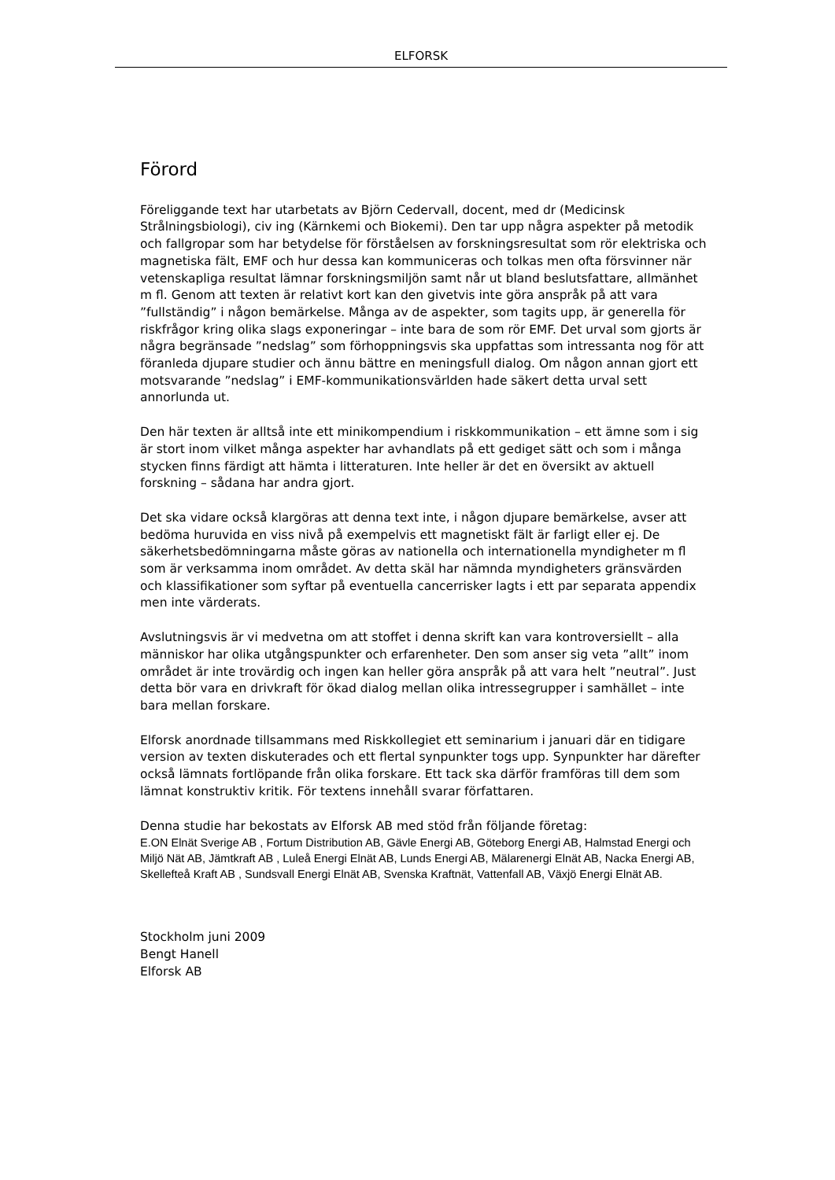ELFORSK
Förord
Föreliggande text har utarbetats av Björn Cedervall, docent, med dr (Medicinsk Strålningsbiologi), civ ing (Kärnkemi och Biokemi). Den tar upp några aspekter på metodik och fallgropar som har betydelse för förståelsen av forskningsresultat som rör elektriska och magnetiska fält, EMF och hur dessa kan kommuniceras och tolkas men ofta försvinner när vetenskapliga resultat lämnar forskningsmiljön samt når ut bland beslutsfattare, allmänhet m fl. Genom att texten är relativt kort kan den givetvis inte göra anspråk på att vara ”fullständig” i någon bemärkelse. Många av de aspekter, som tagits upp, är generella för riskfrågor kring olika slags exponeringar – inte bara de som rör EMF. Det urval som gjorts är några begränsade ”nedslag” som förhoppningsvis ska uppfattas som intressanta nog för att föranleda djupare studier och ännu bättre en meningsfull dialog. Om någon annan gjort ett motsvarande ”nedslag” i EMF-kommunikationsvärlden hade säkert detta urval sett annorlunda ut.
Den här texten är alltså inte ett minikompendium i riskkommunikation – ett ämne som i sig är stort inom vilket många aspekter har avhandlats på ett gediget sätt och som i många stycken finns färdigt att hämta i litteraturen. Inte heller är det en översikt av aktuell forskning – sådana har andra gjort.
Det ska vidare också klargöras att denna text inte, i någon djupare bemärkelse, avser att bedöma huruvida en viss nivå på exempelvis ett magnetiskt fält är farligt eller ej. De säkerhetsbedömningarna måste göras av nationella och internationella myndigheter m fl som är verksamma inom området. Av detta skäl har nämnda myndigheters gränsvärden och klassifikationer som syftar på eventuella cancerrisker lagts i ett par separata appendix men inte värderats.
Avslutningsvis är vi medvetna om att stoffet i denna skrift kan vara kontroversiellt – alla människor har olika utgångspunkter och erfarenheter. Den som anser sig veta ”allt” inom området är inte trovärdig och ingen kan heller göra anspråk på att vara helt ”neutral”. Just detta bör vara en drivkraft för ökad dialog mellan olika intressegrupper i samhället – inte bara mellan forskare.
Elforsk anordnade tillsammans med Riskkollegiet ett seminarium i januari där en tidigare version av texten diskuterades och ett flertal synpunkter togs upp. Synpunkter har därefter också lämnats fortlöpande från olika forskare. Ett tack ska därför framföras till dem som lämnat konstruktiv kritik. För textens innehåll svarar författaren.
Denna studie har bekostats av Elforsk AB med stöd från följande företag:
E.ON Elnät Sverige AB , Fortum Distribution AB, Gävle Energi AB, Göteborg Energi AB, Halmstad Energi och Miljö Nät AB, Jämtkraft AB , Luleå Energi Elnät AB, Lunds Energi AB, Mälarenergi Elnät AB, Nacka Energi AB, Skellefteå Kraft AB , Sundsvall Energi Elnät AB, Svenska Kraftnät, Vattenfall AB, Växjö Energi Elnät AB.
Stockholm juni 2009
Bengt Hanell
Elforsk AB